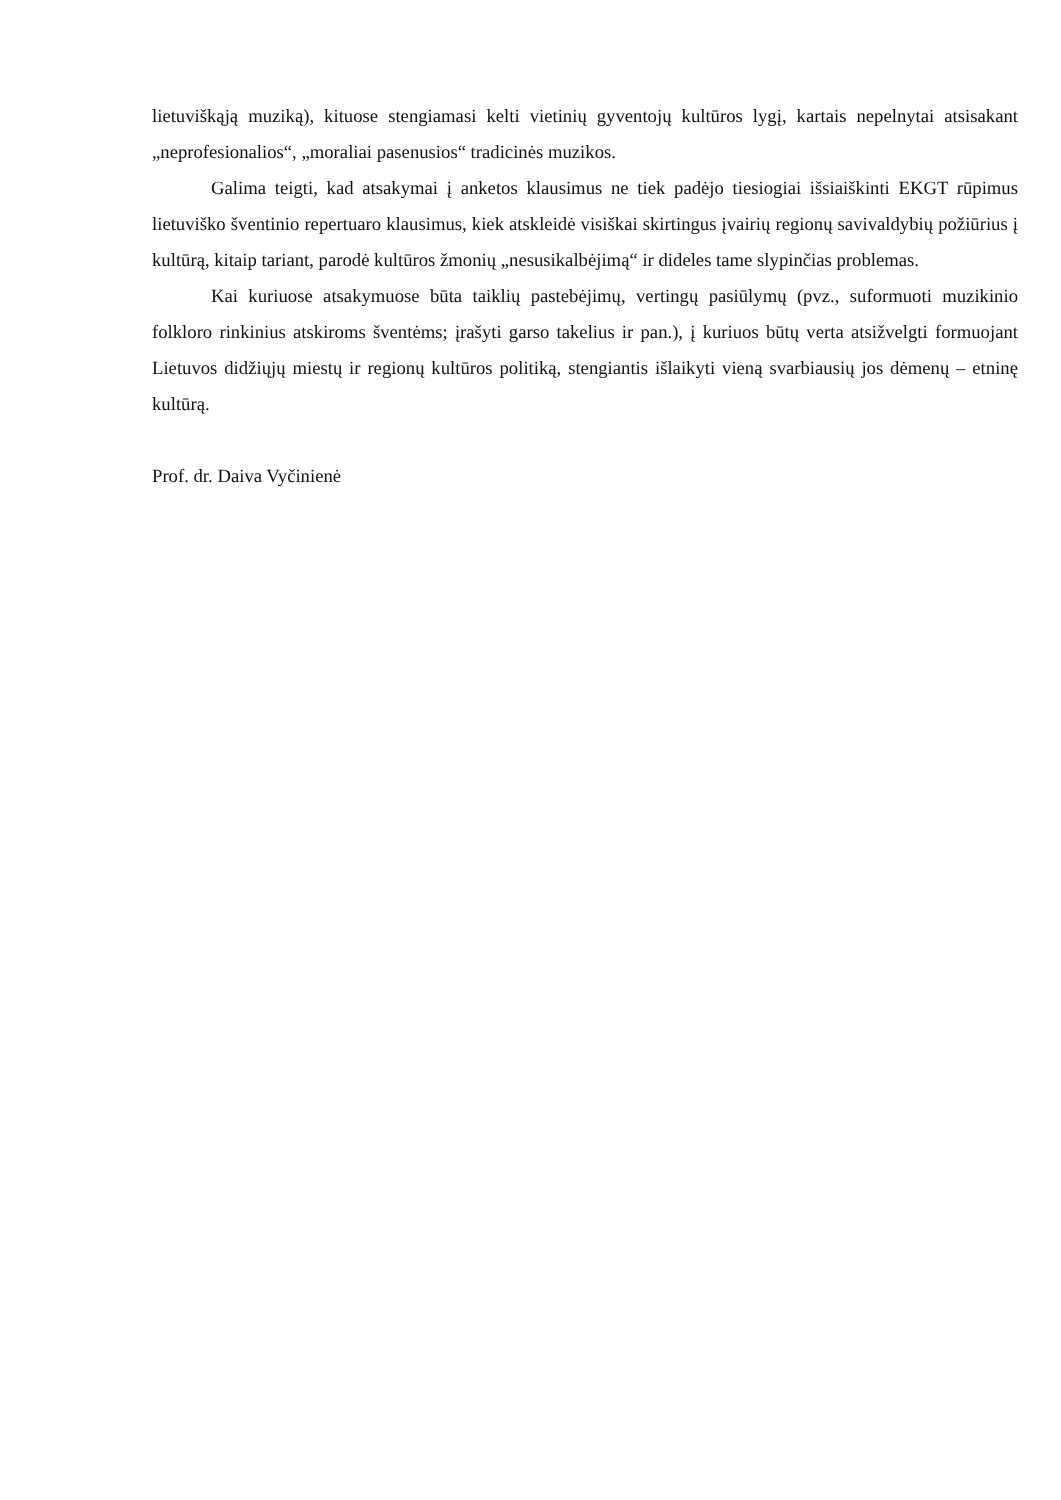lietuviškąją muziką), kituose stengiamasi kelti vietinių gyventojų kultūros lygį, kartais nepelnytai atsisakant „neprofesionalios“, „moraliai pasenusios“ tradicinės muzikos.
Galima teigti, kad atsakymai į anketos klausimus ne tiek padėjo tiesiogiai išsiaiškinti EKGT rūpimus lietuviško šventinio repertuaro klausimus, kiek atskleidė visiškai skirtingus įvairių regionų savivaldybių požiūrius į kultūrą, kitaip tariant, parodė kultūros žmonių „nesusikalbėjimą“ ir dideles tame slypinčias problemas.
Kai kuriuose atsakymuose būta taiklių pastebėjimų, vertingų pasiūlymų (pvz., suformuoti muzikinio folkloro rinkinius atskiroms šventėms; įrašyti garso takelius ir pan.), į kuriuos būtų verta atsižvelgti formuojant Lietuvos didžiųjų miestų ir regionų kultūros politiką, stengiantis išlaikyti vieną svarbiausių jos dėmenų – etninę kultūrą.
Prof. dr. Daiva Vyčinienė